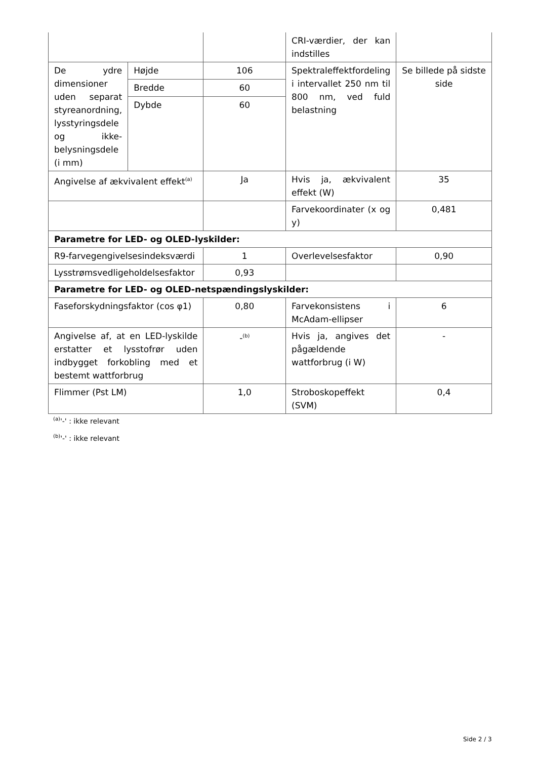| | | | CRI-værdier, der kan indstilles | |
| De ydre dimensioner uden separat styreanordning, lysstyringsdele og ikke-belysningsdele (i mm) | Højde | 106 | Spektraleffektfordeling i intervallet 250 nm til 800 nm, ved fuld belastning | Se billede på sidste side |
| | Bredde | 60 | | |
| | Dybde | 60 | | |
| Angivelse af ækvivalent effekt<sup>(a)</sup> | | Ja | Hvis ja, ækvivalent effekt (W) | 35 |
| | | | Farvekoordinater (x og y) | 0,481 |
| Parametre for LED- og OLED-lyskilder: | | | | |
| R9-farvegengivelsesindeksværdi | | 1 | Overlevelsesfaktor | 0,90 |
| Lysstrømsvedligeholdelsesfaktor | | 0,93 | | |
| Parametre for LED- og OLED-netspændingslyskilder: | | | | |
| Faseforskydningsfaktor (cos φ1) | | 0,80 | Farvekonsistens i McAdam-ellipser | 6 |
| Angivelse af, at en LED-lyskilde erstatter et lysstofrør uden indbygget forkobling med et bestemt wattforbrug | | -<sup>(b)</sup> | Hvis ja, angives det pågældende wattforbrug (i W) | - |
| Flimmer (Pst LM) | | 1,0 | Stroboskopeffekt (SVM) | 0,4 |
<sup>(a)</sup> '-' : ikke relevant
<sup>(b)</sup> '-' : ikke relevant
Side 2 / 3